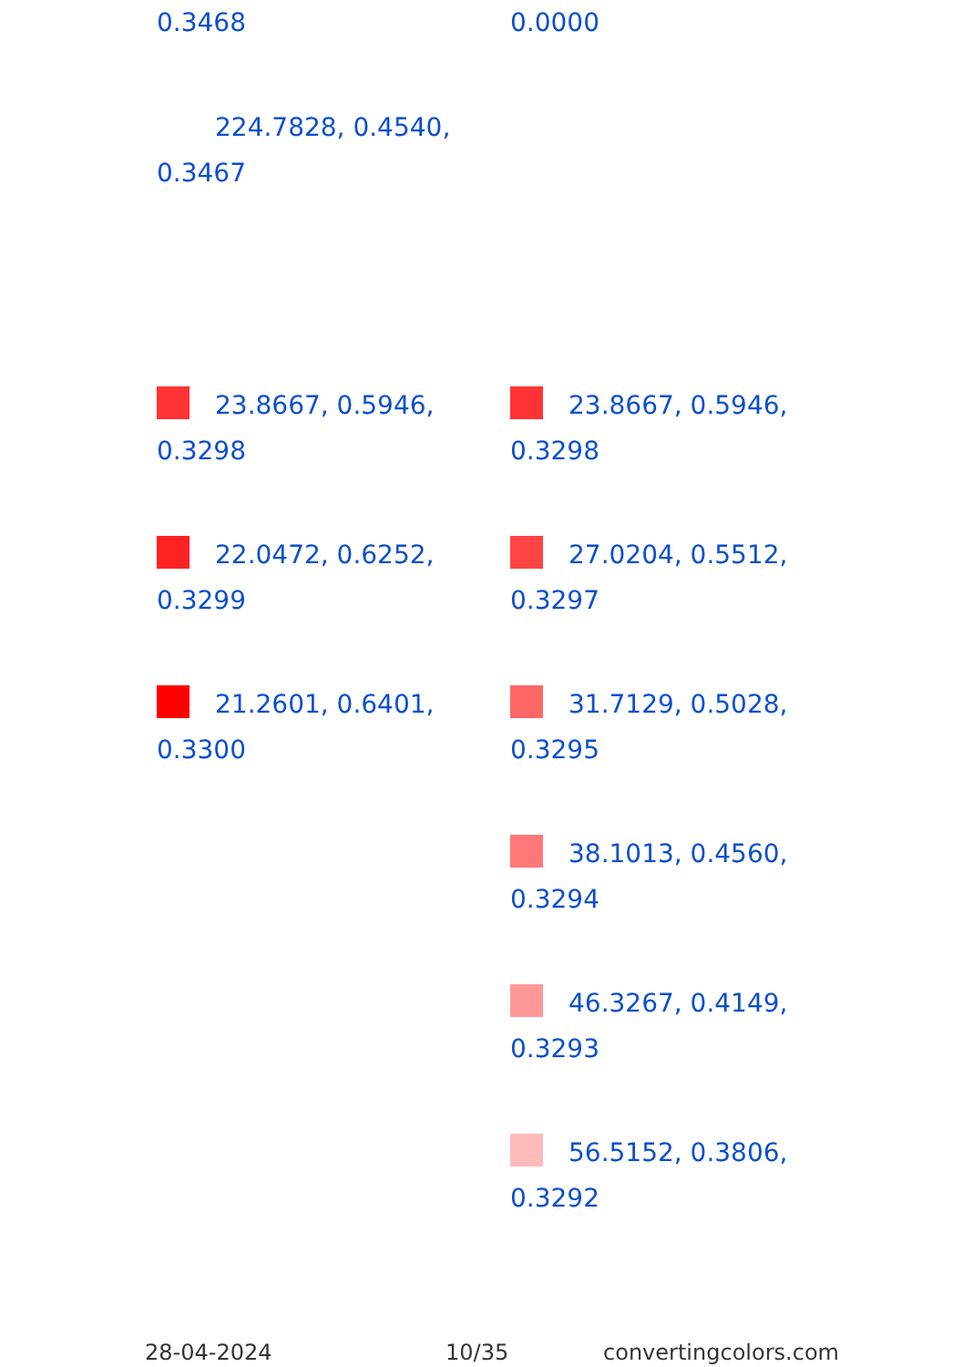0.3468 0.0000
224.7828, 0.4540, 0.3467
23.8667, 0.5946, 0.3298
23.8667, 0.5946, 0.3298
22.0472, 0.6252, 0.3299
27.0204, 0.5512, 0.3297
21.2601, 0.6401, 0.3300
31.7129, 0.5028, 0.3295
38.1013, 0.4560, 0.3294
46.3267, 0.4149, 0.3293
56.5152, 0.3806, 0.3292
28-04-2024 10/35 convertingcolors.com